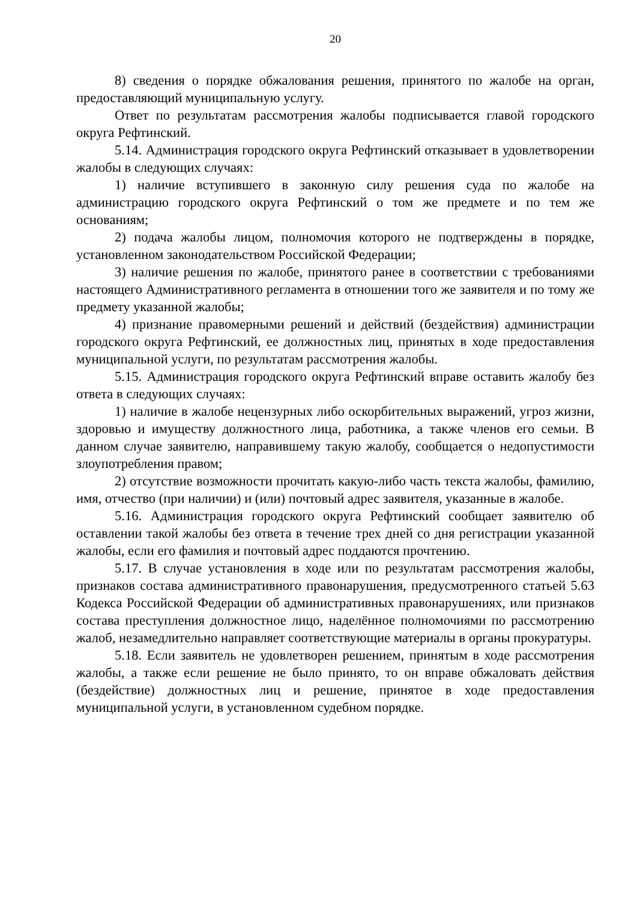20
8) сведения о порядке обжалования решения, принятого по жалобе на орган, предоставляющий муниципальную услугу.
Ответ по результатам рассмотрения жалобы подписывается главой городского округа Рефтинский.
5.14. Администрация городского округа Рефтинский отказывает в удовлетворении жалобы в следующих случаях:
1) наличие вступившего в законную силу решения суда по жалобе на администрацию городского округа Рефтинский о том же предмете и по тем же основаниям;
2) подача жалобы лицом, полномочия которого не подтверждены в порядке, установленном законодательством Российской Федерации;
3) наличие решения по жалобе, принятого ранее в соответствии с требованиями настоящего Административного регламента в отношении того же заявителя и по тому же предмету указанной жалобы;
4) признание правомерными решений и действий (бездействия) администрации городского округа Рефтинский, ее должностных лиц, принятых в ходе предоставления муниципальной услуги, по результатам рассмотрения жалобы.
5.15. Администрация городского округа Рефтинский вправе оставить жалобу без ответа в следующих случаях:
1) наличие в жалобе нецензурных либо оскорбительных выражений, угроз жизни, здоровью и имуществу должностного лица, работника, а также членов его семьи. В данном случае заявителю, направившему такую жалобу, сообщается о недопустимости злоупотребления правом;
2) отсутствие возможности прочитать какую-либо часть текста жалобы, фамилию, имя, отчество (при наличии) и (или) почтовый адрес заявителя, указанные в жалобе.
5.16. Администрация городского округа Рефтинский сообщает заявителю об оставлении такой жалобы без ответа в течение трех дней со дня регистрации указанной жалобы, если его фамилия и почтовый адрес поддаются прочтению.
5.17. В случае установления в ходе или по результатам рассмотрения жалобы, признаков состава административного правонарушения, предусмотренного статьей 5.63 Кодекса Российской Федерации об административных правонарушениях, или признаков состава преступления должностное лицо, наделённое полномочиями по рассмотрению жалоб, незамедлительно направляет соответствующие материалы в органы прокуратуры.
5.18. Если заявитель не удовлетворен решением, принятым в ходе рассмотрения жалобы, а также если решение не было принято, то он вправе обжаловать действия (бездействие) должностных лиц и решение, принятое в ходе предоставления муниципальной услуги, в установленном судебном порядке.